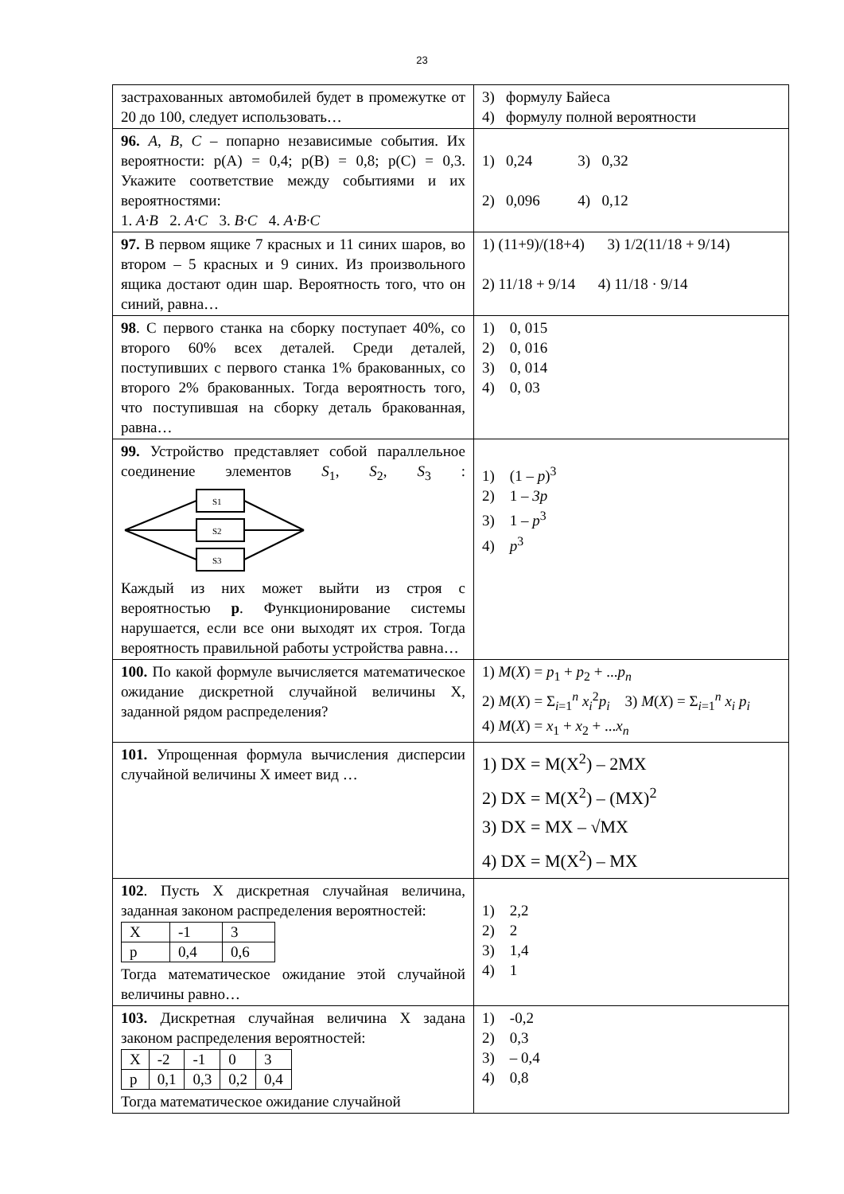23
| застрахованных автомобилей будет в промежутке от 20 до 100, следует использовать… | 3) формулу Байеса 4) формулу полной вероятности |
| 96. A , B , C – попарно независимые события. Их вероятности: p(A) = 0,4; p(B) = 0,8; p(C) = 0,3. Укажите соответствие между событиями и их вероятностями: 1. A·B 2. A·C 3. B·C 4. A·B·C | 1) 0,24 3) 0,32 2) 0,096 4) 0,12 |
| 97. В первом ящике 7 красных и 11 синих шаров, во втором – 5 красных и 9 синих. Из произвольного ящика достают один шар. Вероятность того, что он синий, равна… | 1) (11+9)/(18+4) 3) 1/2(11/18 + 9/14) 2) 11/18 + 9/14 4) 11/18 · 9/14 |
| 98 . С первого станка на сборку поступает 40%, со второго 60% всех деталей. Среди деталей, поступивших с первого станка 1% бракованных, со второго 2% бракованных. Тогда вероятность того, что поступившая на сборку деталь бракованная, равна… | 1) 0, 015 2) 0, 016 3) 0, 014 4) 0, 03 |
| 99. Устройство представляет собой параллельное соединение элементов S<sub>1</sub>, S<sub>2</sub>, S<sub>3</sub> : S1 S2 S3 Каждый из них может выйти из строя с вероятностью p . Функционирование системы нарушается, если все они выходят их строя. Тогда вероятность правильной работы устройства равна… | 1) (1 – p )<sup>3</sup> 2) 1 – 3p 3) 1 – p<sup>3</sup> 4) p<sup>3</sup> |
| 100. По какой формуле вычисляется математическое ожидание дискретной случайной величины X, заданной рядом распределения? | 1) M ( X ) = p<sub>1</sub> + p<sub>2</sub> + ... p<sub>n</sub> 2) M ( X ) = Σ<sub>i=1</sub><sup>n</sup> x<sub>i</sub><sup>2</sup> p<sub>i</sub> 3) M ( X ) = Σ<sub>i=1</sub><sup>n</sup> x<sub>i</sub> p<sub>i</sub> 4) M ( X ) = x<sub>1</sub> + x<sub>2</sub> + ... x<sub>n</sub> |
| 101. Упрощенная формула вычисления дисперсии случайной величины X имеет вид … | 1) DX = M(X<sup>2</sup>) – 2MX 2) DX = M(X<sup>2</sup>) – (MX)<sup>2</sup> 3) DX = MX – √MX 4) DX = M(X<sup>2</sup>) – MX |
| 102 . Пусть X дискретная случайная величина, заданная законом распределения вероятностей: / X / -1 / 3 / / p / 0,4 / 0,6 / Тогда математическое ожидание этой случайной величины равно… | 1) 2,2 2) 2 3) 1,4 4) 1 |
| 103. Дискретная случайная величина X задана законом распределения вероятностей: / X / -2 / -1 / 0 / 3 / / p / 0,1 / 0,3 / 0,2 / 0,4 / Тогда математическое ожидание случайной | 1) -0,2 2) 0,3 3) – 0,4 4) 0,8 |